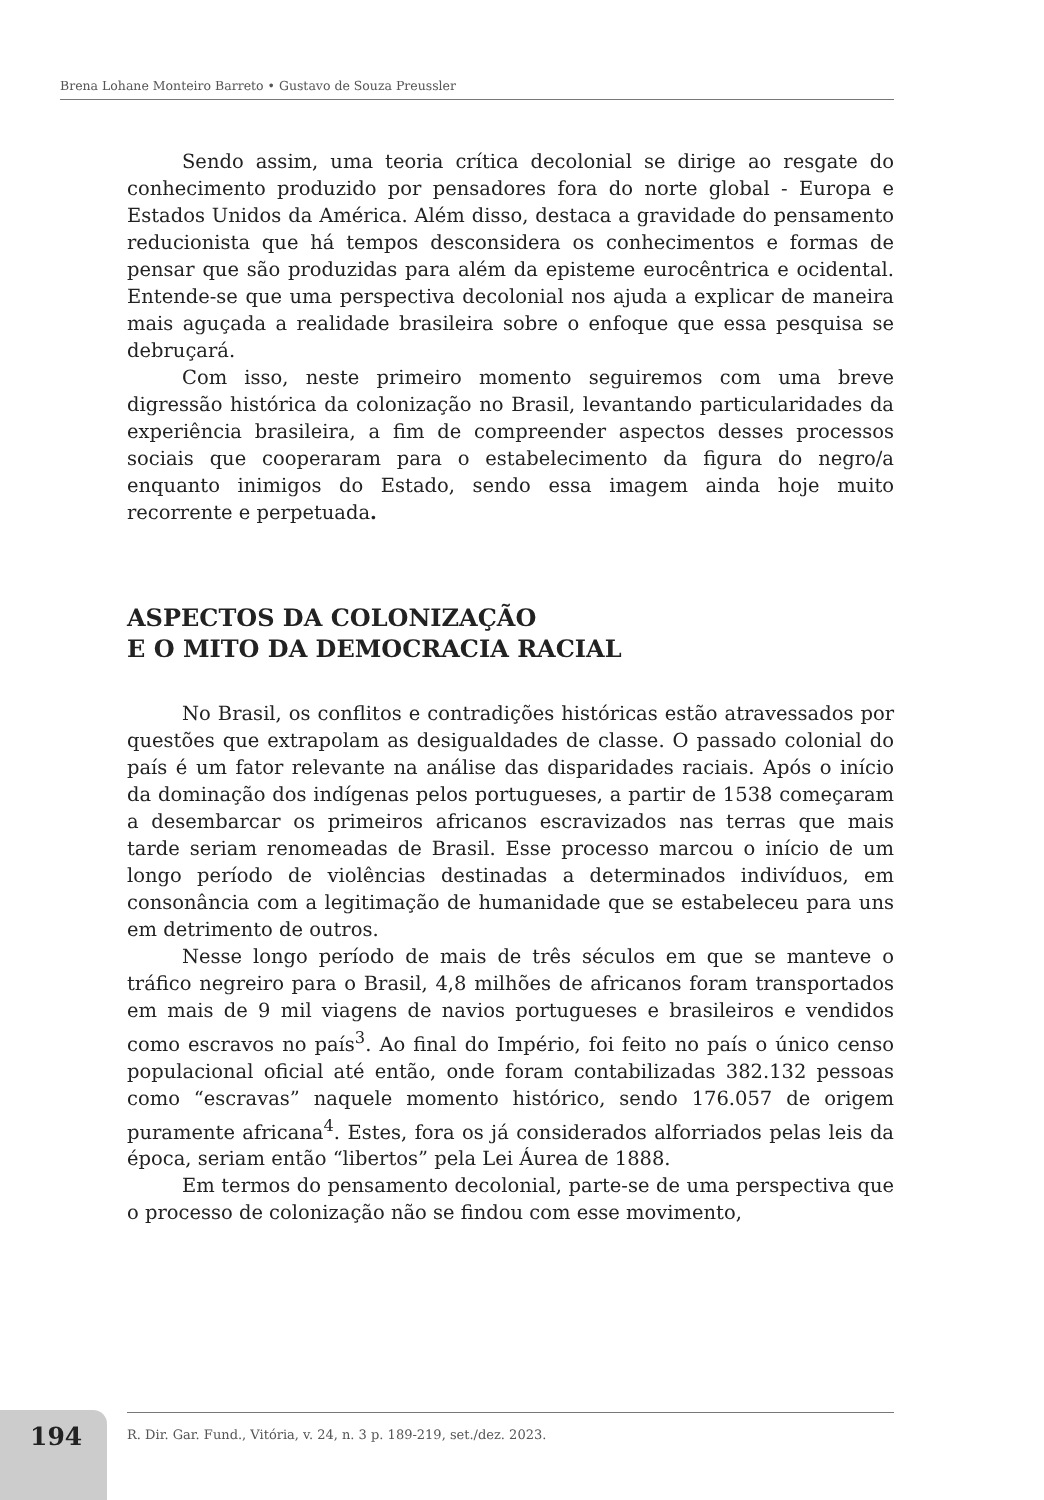Brena Lohane Monteiro Barreto • Gustavo de Souza Preussler
Sendo assim, uma teoria crítica decolonial se dirige ao resgate do conhecimento produzido por pensadores fora do norte global - Europa e Estados Unidos da América. Além disso, destaca a gravidade do pensamento reducionista que há tempos desconsidera os conhecimentos e formas de pensar que são produzidas para além da episteme eurocêntrica e ocidental. Entende-se que uma perspectiva decolonial nos ajuda a explicar de maneira mais aguçada a realidade brasileira sobre o enfoque que essa pesquisa se debruçará.
Com isso, neste primeiro momento seguiremos com uma breve digressão histórica da colonização no Brasil, levantando particularidades da experiência brasileira, a fim de compreender aspectos desses processos sociais que cooperaram para o estabelecimento da figura do negro/a enquanto inimigos do Estado, sendo essa imagem ainda hoje muito recorrente e perpetuada.
ASPECTOS DA COLONIZAÇÃO
E O MITO DA DEMOCRACIA RACIAL
No Brasil, os conflitos e contradições históricas estão atravessados por questões que extrapolam as desigualdades de classe. O passado colonial do país é um fator relevante na análise das disparidades raciais. Após o início da dominação dos indígenas pelos portugueses, a partir de 1538 começaram a desembarcar os primeiros africanos escravizados nas terras que mais tarde seriam renomeadas de Brasil. Esse processo marcou o início de um longo período de violências destinadas a determinados indivíduos, em consonância com a legitimação de humanidade que se estabeleceu para uns em detrimento de outros.
Nesse longo período de mais de três séculos em que se manteve o tráfico negreiro para o Brasil, 4,8 milhões de africanos foram transportados em mais de 9 mil viagens de navios portugueses e brasileiros e vendidos como escravos no país<sup>3</sup>. Ao final do Império, foi feito no país o único censo populacional oficial até então, onde foram contabilizadas 382.132 pessoas como “escravas” naquele momento histórico, sendo 176.057 de origem puramente africana<sup>4</sup>. Estes, fora os já considerados alforriados pelas leis da época, seriam então “libertos” pela Lei Áurea de 1888.
Em termos do pensamento decolonial, parte-se de uma perspectiva que o processo de colonização não se findou com esse movimento,
194
R. Dir. Gar. Fund., Vitória, v. 24, n. 3 p. 189-219, set./dez. 2023.